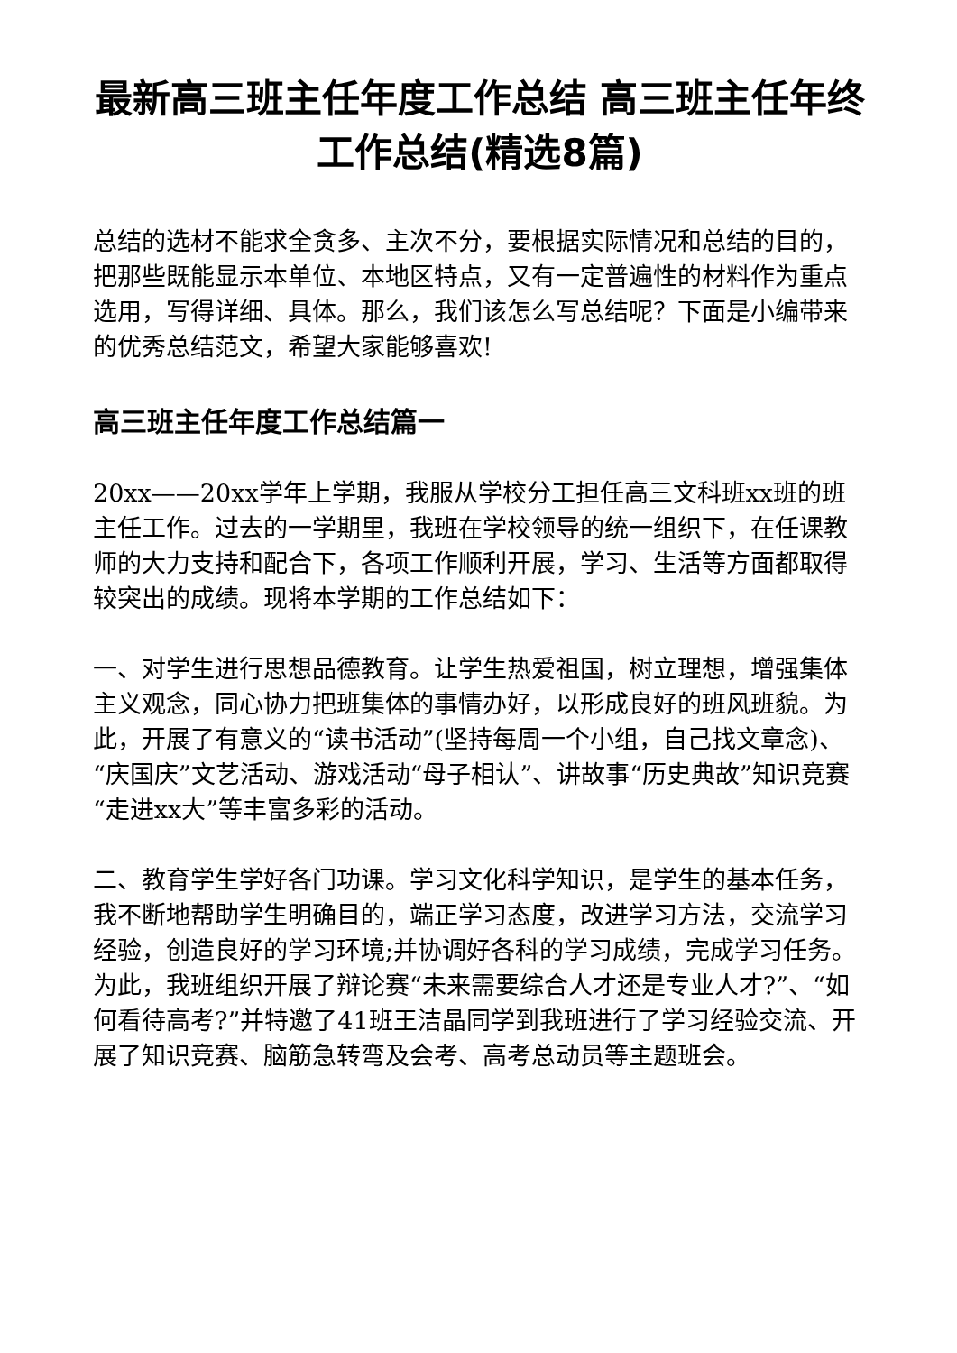最新高三班主任年度工作总结 高三班主任年终工作总结(精选8篇)
总结的选材不能求全贪多、主次不分，要根据实际情况和总结的目的，把那些既能显示本单位、本地区特点，又有一定普遍性的材料作为重点选用，写得详细、具体。那么，我们该怎么写总结呢？下面是小编带来的优秀总结范文，希望大家能够喜欢!
高三班主任年度工作总结篇一
20xx——20xx学年上学期，我服从学校分工担任高三文科班xx班的班主任工作。过去的一学期里，我班在学校领导的统一组织下，在任课教师的大力支持和配合下，各项工作顺利开展，学习、生活等方面都取得较突出的成绩。现将本学期的工作总结如下：
一、对学生进行思想品德教育。让学生热爱祖国，树立理想，增强集体主义观念，同心协力把班集体的事情办好，以形成良好的班风班貌。为此，开展了有意义的“读书活动”(坚持每周一个小组，自己找文章念)、“庆国庆”文艺活动、游戏活动“母子相认”、讲故事“历史典故”知识竞赛“走进xx大”等丰富多彩的活动。
二、教育学生学好各门功课。学习文化科学知识，是学生的基本任务，我不断地帮助学生明确目的，端正学习态度，改进学习方法，交流学习经验，创造良好的学习环境;并协调好各科的学习成绩，完成学习任务。为此，我班组织开展了辩论赛“未来需要综合人才还是专业人才?”、“如何看待高考?”并特邀了41班王洁晶同学到我班进行了学习经验交流、开展了知识竞赛、脑筋急转弯及会考、高考总动员等主题班会。